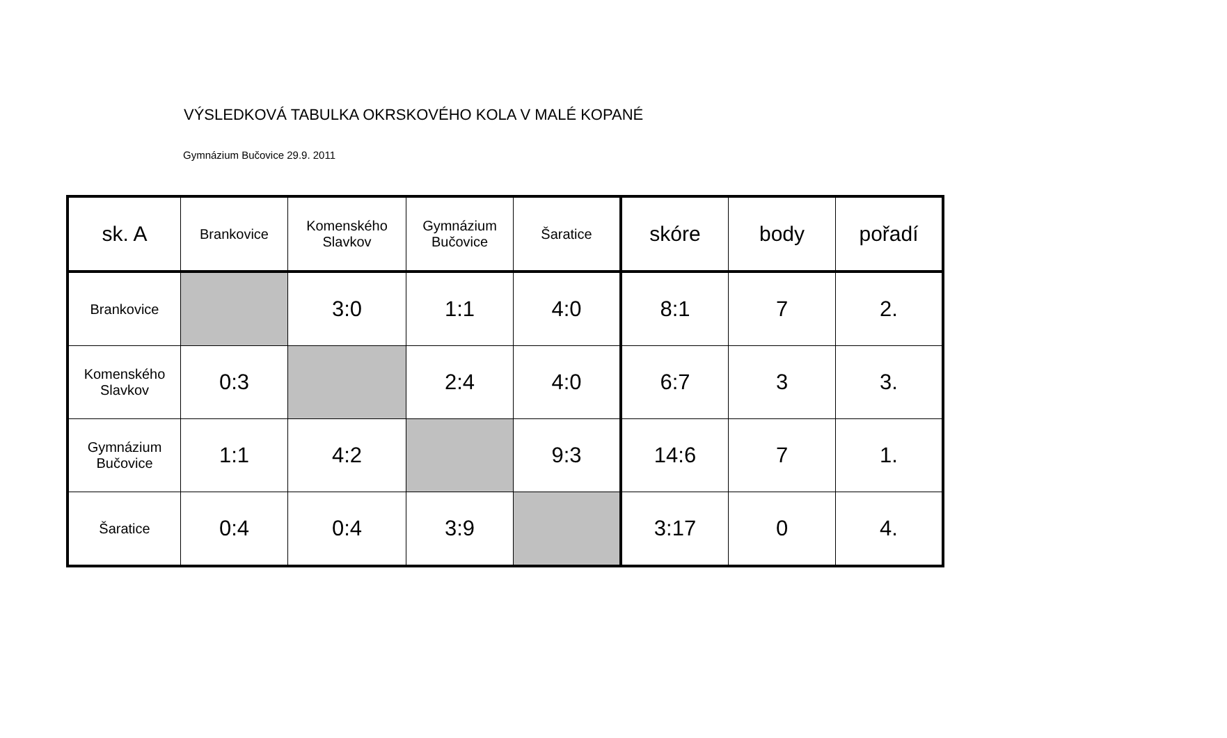VÝSLEDKOVÁ TABULKA OKRSKOVÉHO KOLA V MALÉ KOPANÉ
Gymnázium Bučovice 29.9. 2011
| sk. A | Brankovice | Komenského Slavkov | Gymnázium Bučovice | Šaratice | skóre | body | pořadí |
| --- | --- | --- | --- | --- | --- | --- | --- |
| Brankovice | | 3:0 | 1:1 | 4:0 | 8:1 | 7 | 2. |
| Komenského Slavkov | 0:3 | | 2:4 | 4:0 | 6:7 | 3 | 3. |
| Gymnázium Bučovice | 1:1 | 4:2 | | 9:3 | 14:6 | 7 | 1. |
| Šaratice | 0:4 | 0:4 | 3:9 | | 3:17 | 0 | 4. |